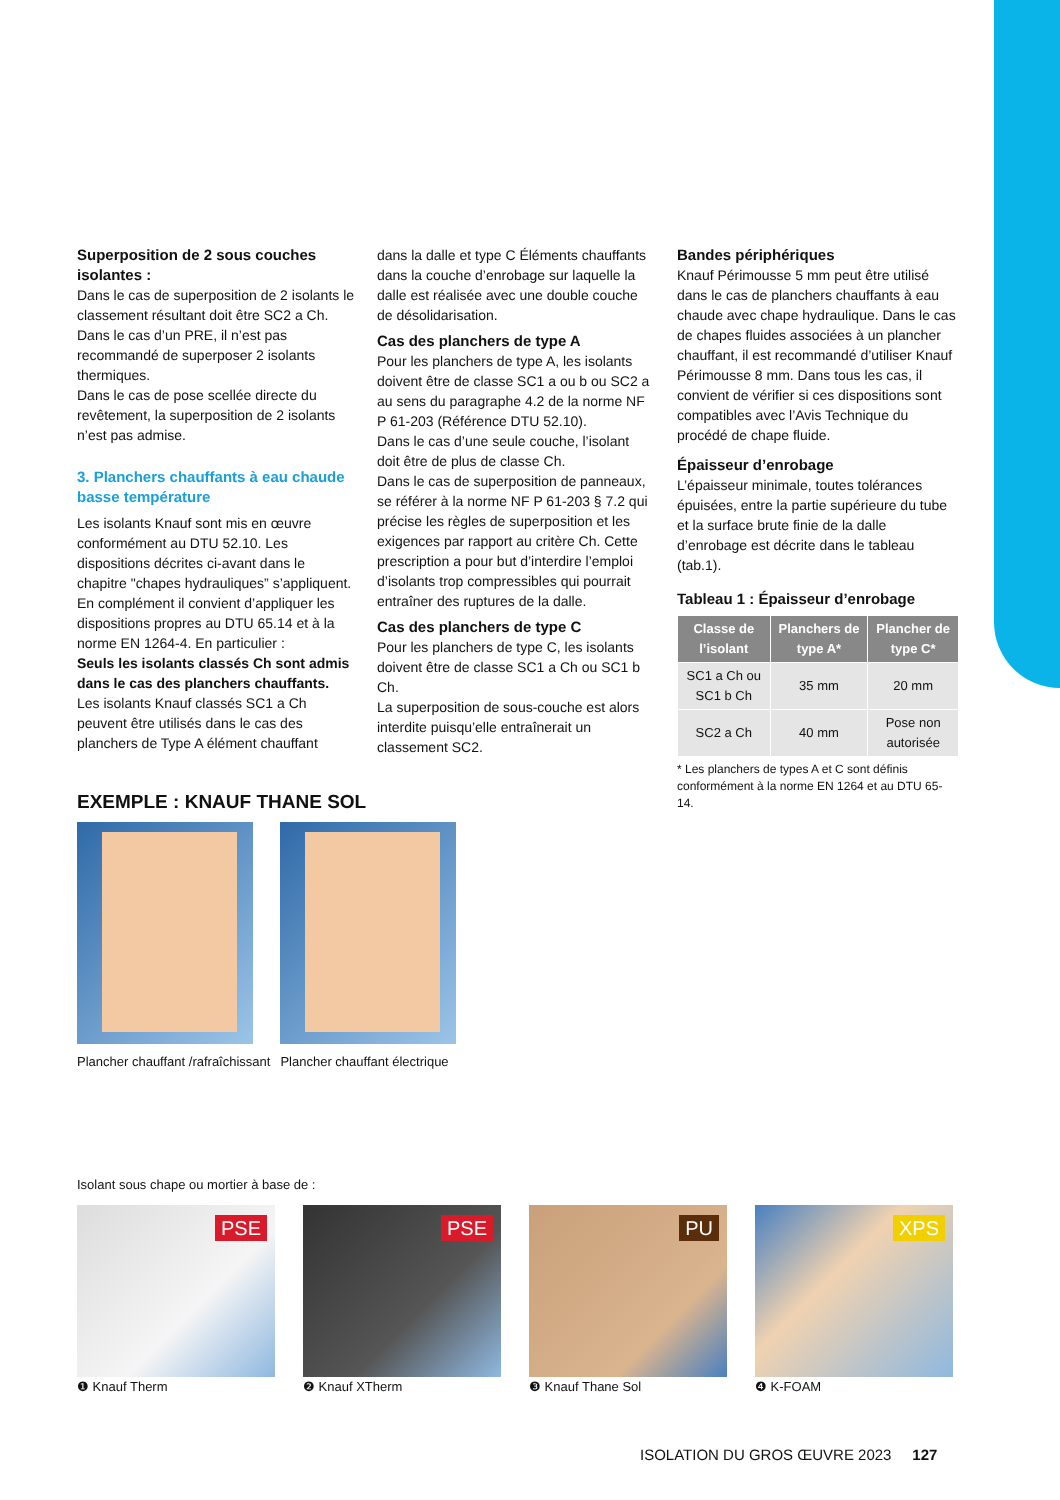Superposition de 2 sous couches isolantes :
Dans le cas de superposition de 2 isolants le classement résultant doit être SC2 a Ch. Dans le cas d’un PRE, il n’est pas recommandé de superposer 2 isolants thermiques.
Dans le cas de pose scellée directe du revêtement, la superposition de 2 isolants n’est pas admise.
3. Planchers chauffants à eau chaude basse température
Les isolants Knauf sont mis en œuvre conformément au DTU 52.10. Les dispositions décrites ci-avant dans le chapitre "chapes hydrauliques” s’appliquent.
En complément il convient d’appliquer les dispositions propres au DTU 65.14 et à la norme EN 1264-4. En particulier :
Seuls les isolants classés Ch sont admis dans le cas des planchers chauffants.
Les isolants Knauf classés SC1 a Ch peuvent être utilisés dans le cas des planchers de Type A élément chauffant
dans la dalle et type C Éléments chauffants dans la couche d’enrobage sur laquelle la dalle est réalisée avec une double couche de désolidarisation.
Cas des planchers de type A
Pour les planchers de type A, les isolants doivent être de classe SC1 a ou b ou SC2 a au sens du paragraphe 4.2 de la norme NF P 61-203 (Référence DTU 52.10).
Dans le cas d’une seule couche, l’isolant doit être de plus de classe Ch.
Dans le cas de superposition de panneaux, se référer à la norme NF P 61-203 § 7.2 qui précise les règles de superposition et les exigences par rapport au critère Ch. Cette prescription a pour but d’interdire l’emploi d’isolants trop compressibles qui pourrait entraîner des ruptures de la dalle.
Cas des planchers de type C
Pour les planchers de type C, les isolants doivent être de classe SC1 a Ch ou SC1 b Ch.
La superposition de sous-couche est alors interdite puisqu’elle entraînerait un classement SC2.
Bandes périphériques
Knauf Périmousse 5 mm peut être utilisé dans le cas de planchers chauffants à eau chaude avec chape hydraulique. Dans le cas de chapes fluides associées à un plancher chauffant, il est recommandé d’utiliser Knauf Périmousse 8 mm. Dans tous les cas, il convient de vérifier si ces dispositions sont compatibles avec l’Avis Technique du procédé de chape fluide.
Épaisseur d’enrobage
L’épaisseur minimale, toutes tolérances épuisées, entre la partie supérieure du tube et la surface brute finie de la dalle d’enrobage est décrite dans le tableau (tab.1).
Tableau 1 : Épaisseur d’enrobage
| Classe de l’isolant | Planchers de type A* | Plancher de type C* |
| --- | --- | --- |
| SC1 a Ch ou SC1 b Ch | 35 mm | 20 mm |
| SC2 a Ch | 40 mm | Pose non autorisée |
* Les planchers de types A et C sont définis conformément à la norme EN 1264 et au DTU 65-14.
EXEMPLE : KNAUF THANE SOL
Plancher chauffant /rafraîchissant
Plancher chauffant électrique
Isolant sous chape ou mortier à base de :
PSE
❶ Knauf Therm
PSE
❷ Knauf XTherm
PU
❸ Knauf Thane Sol
XPS
❹ K-FOAM
ISOLATION DU GROS ŒUVRE 2023 127